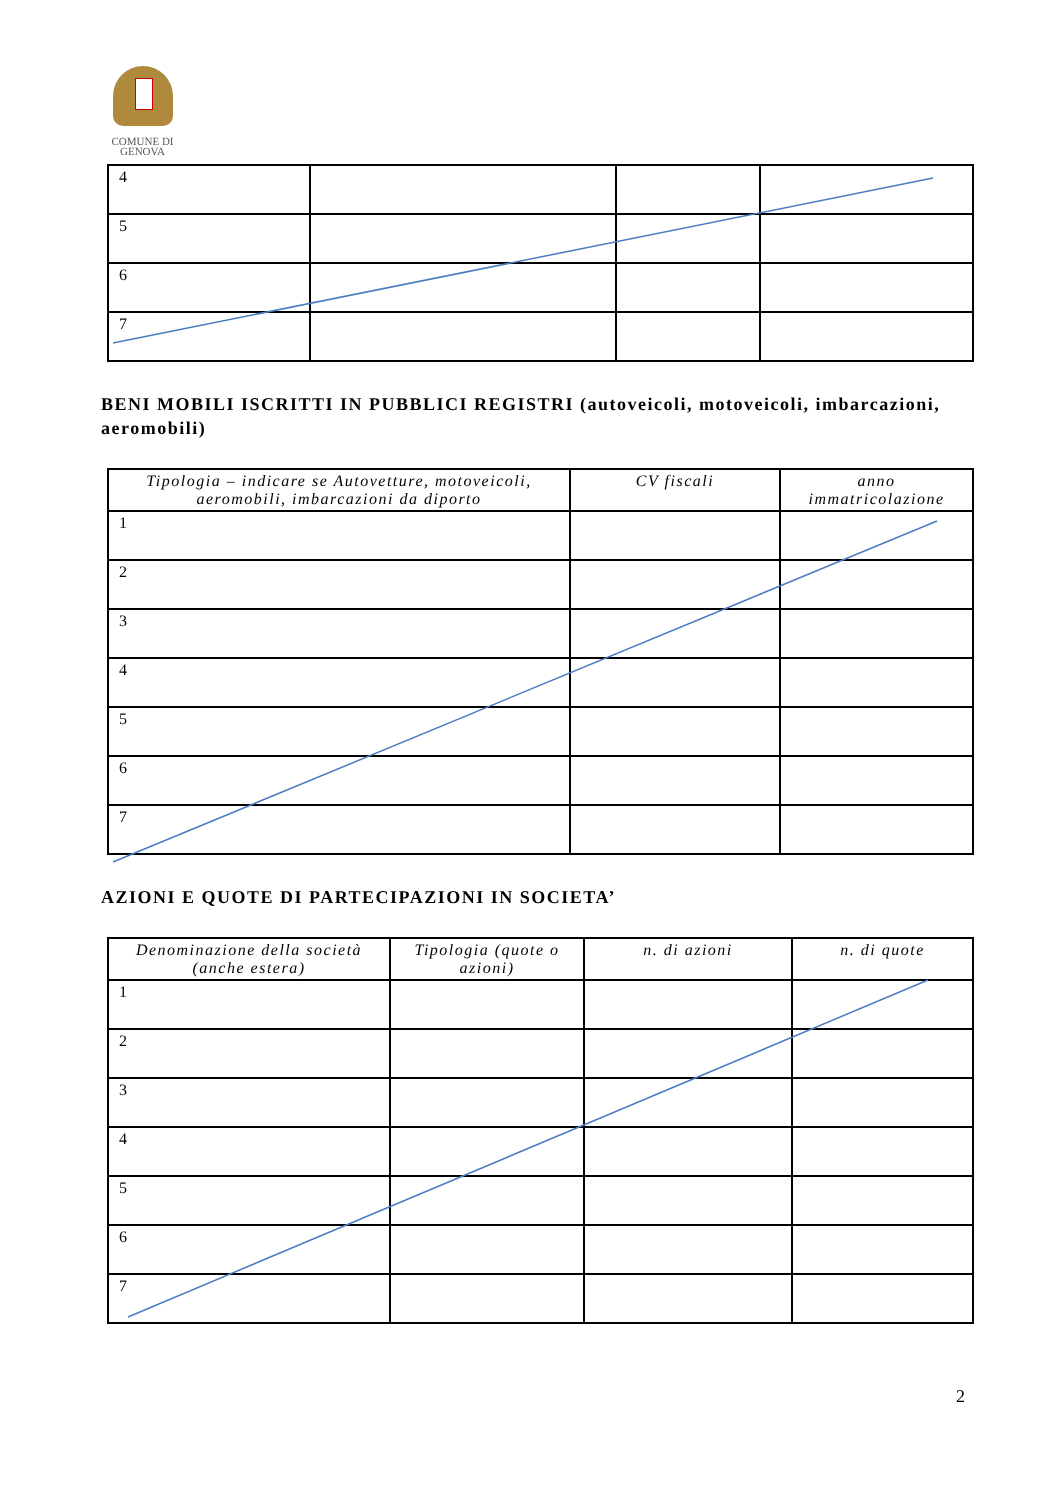COMUNE DI GENOVA
| 4 | | | |
| 5 | | | |
| 6 | | | |
| 7 | | | |
BENI MOBILI ISCRITTI IN PUBBLICI REGISTRI (autoveicoli, motoveicoli, imbarcazioni, aeromobili)
| Tipologia – indicare se Autovetture, motoveicoli, aeromobili, imbarcazioni da diporto | CV fiscali | anno immatricolazione |
| --- | --- | --- |
| 1 | | |
| 2 | | |
| 3 | | |
| 4 | | |
| 5 | | |
| 6 | | |
| 7 | | |
AZIONI E QUOTE DI PARTECIPAZIONI IN SOCIETA’
| Denominazione della società (anche estera) | Tipologia (quote o azioni) | n. di azioni | n. di quote |
| --- | --- | --- | --- |
| 1 | | | |
| 2 | | | |
| 3 | | | |
| 4 | | | |
| 5 | | | |
| 6 | | | |
| 7 | | | |
2